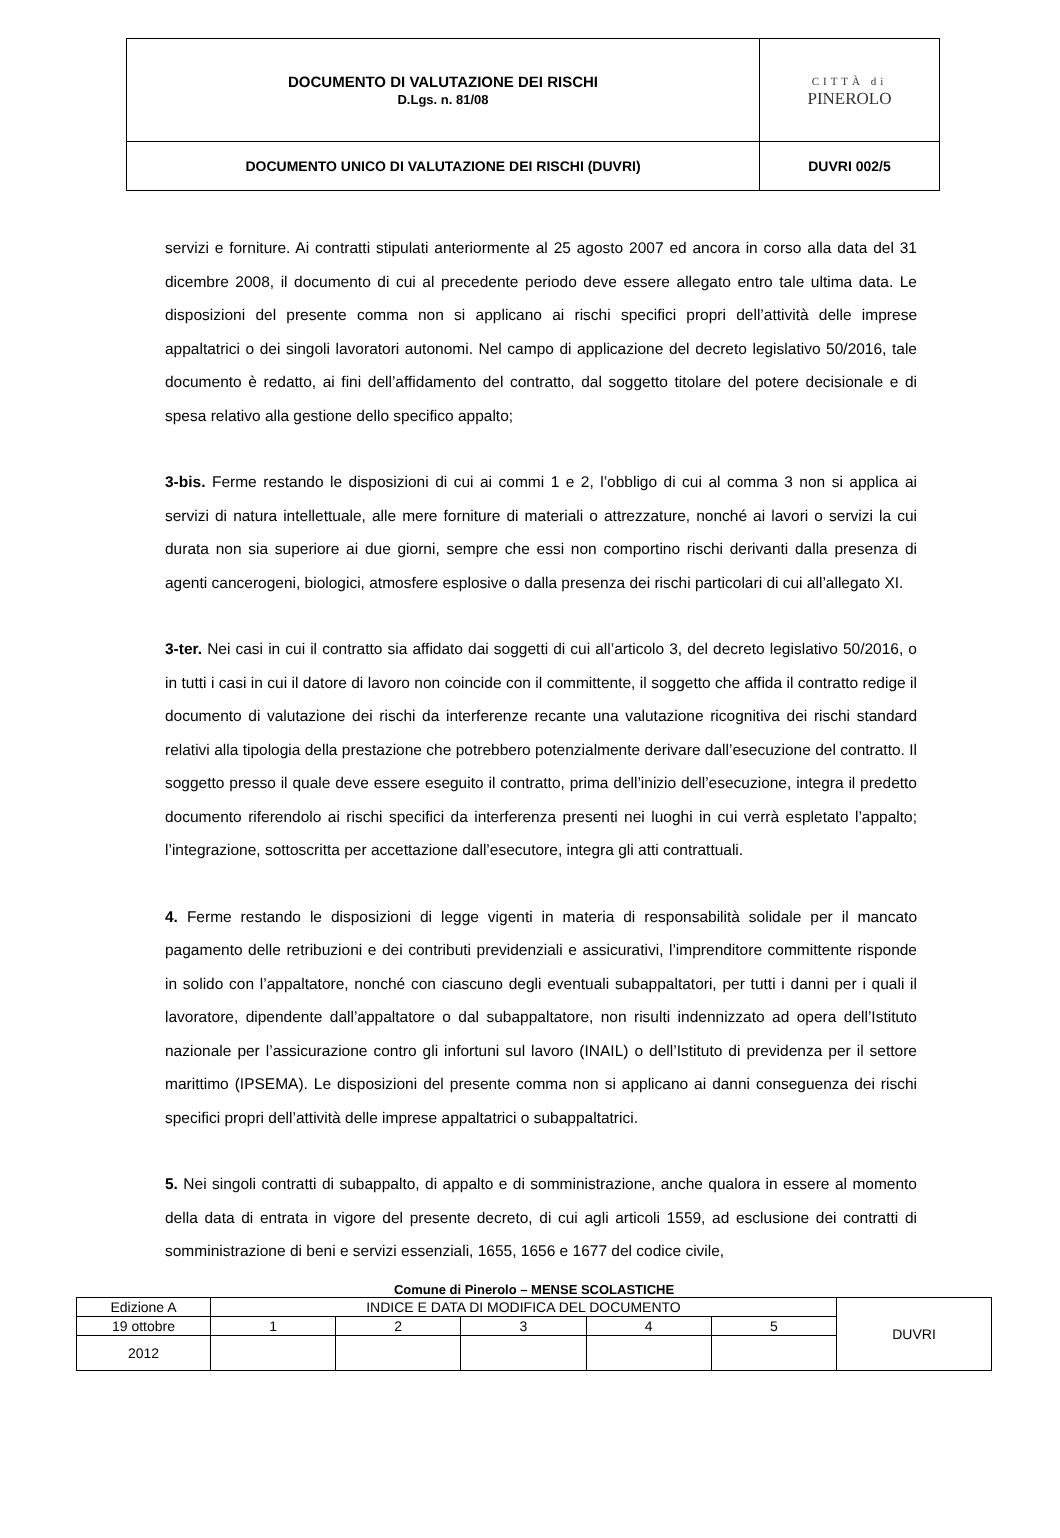| DOCUMENTO DI VALUTAZIONE DEI RISCHI D.Lgs. n. 81/08 | CITTÀ di PINEROLO |
| DOCUMENTO UNICO DI VALUTAZIONE DEI RISCHI (DUVRI) | DUVRI 002/5 |
servizi e forniture. Ai contratti stipulati anteriormente al 25 agosto 2007 ed ancora in corso alla data del 31 dicembre 2008, il documento di cui al precedente periodo deve essere allegato entro tale ultima data. Le disposizioni del presente comma non si applicano ai rischi specifici propri dell’attività delle imprese appaltatrici o dei singoli lavoratori autonomi. Nel campo di applicazione del decreto legislativo 50/2016, tale documento è redatto, ai fini dell’affidamento del contratto, dal soggetto titolare del potere decisionale e di spesa relativo alla gestione dello specifico appalto;
3-bis. Ferme restando le disposizioni di cui ai commi 1 e 2, l’obbligo di cui al comma 3 non si applica ai servizi di natura intellettuale, alle mere forniture di materiali o attrezzature, nonché ai lavori o servizi la cui durata non sia superiore ai due giorni, sempre che essi non comportino rischi derivanti dalla presenza di agenti cancerogeni, biologici, atmosfere esplosive o dalla presenza dei rischi particolari di cui all’allegato XI.
3-ter. Nei casi in cui il contratto sia affidato dai soggetti di cui all’articolo 3, del decreto legislativo 50/2016, o in tutti i casi in cui il datore di lavoro non coincide con il committente, il soggetto che affida il contratto redige il documento di valutazione dei rischi da interferenze recante una valutazione ricognitiva dei rischi standard relativi alla tipologia della prestazione che potrebbero potenzialmente derivare dall’esecuzione del contratto. Il soggetto presso il quale deve essere eseguito il contratto, prima dell’inizio dell’esecuzione, integra il predetto documento riferendolo ai rischi specifici da interferenza presenti nei luoghi in cui verrà espletato l’appalto; l’integrazione, sottoscritta per accettazione dall’esecutore, integra gli atti contrattuali.
4. Ferme restando le disposizioni di legge vigenti in materia di responsabilità solidale per il mancato pagamento delle retribuzioni e dei contributi previdenziali e assicurativi, l’imprenditore committente risponde in solido con l’appaltatore, nonché con ciascuno degli eventuali subappaltatori, per tutti i danni per i quali il lavoratore, dipendente dall’appaltatore o dal subappaltatore, non risulti indennizzato ad opera dell’Istituto nazionale per l’assicurazione contro gli infortuni sul lavoro (INAIL) o dell’Istituto di previdenza per il settore marittimo (IPSEMA). Le disposizioni del presente comma non si applicano ai danni conseguenza dei rischi specifici propri dell’attività delle imprese appaltatrici o subappaltatrici.
5. Nei singoli contratti di subappalto, di appalto e di somministrazione, anche qualora in essere al momento della data di entrata in vigore del presente decreto, di cui agli articoli 1559, ad esclusione dei contratti di somministrazione di beni e servizi essenziali, 1655, 1656 e 1677 del codice civile,
Comune di Pinerolo – MENSE SCOLASTICHE
| Edizione A | INDICE E DATA DI MODIFICA DEL DOCUMENTO | | | | | DUVRI |
| 19 ottobre | 1 | 2 | 3 | 4 | 5 | |
| 2012 | | | | | | |